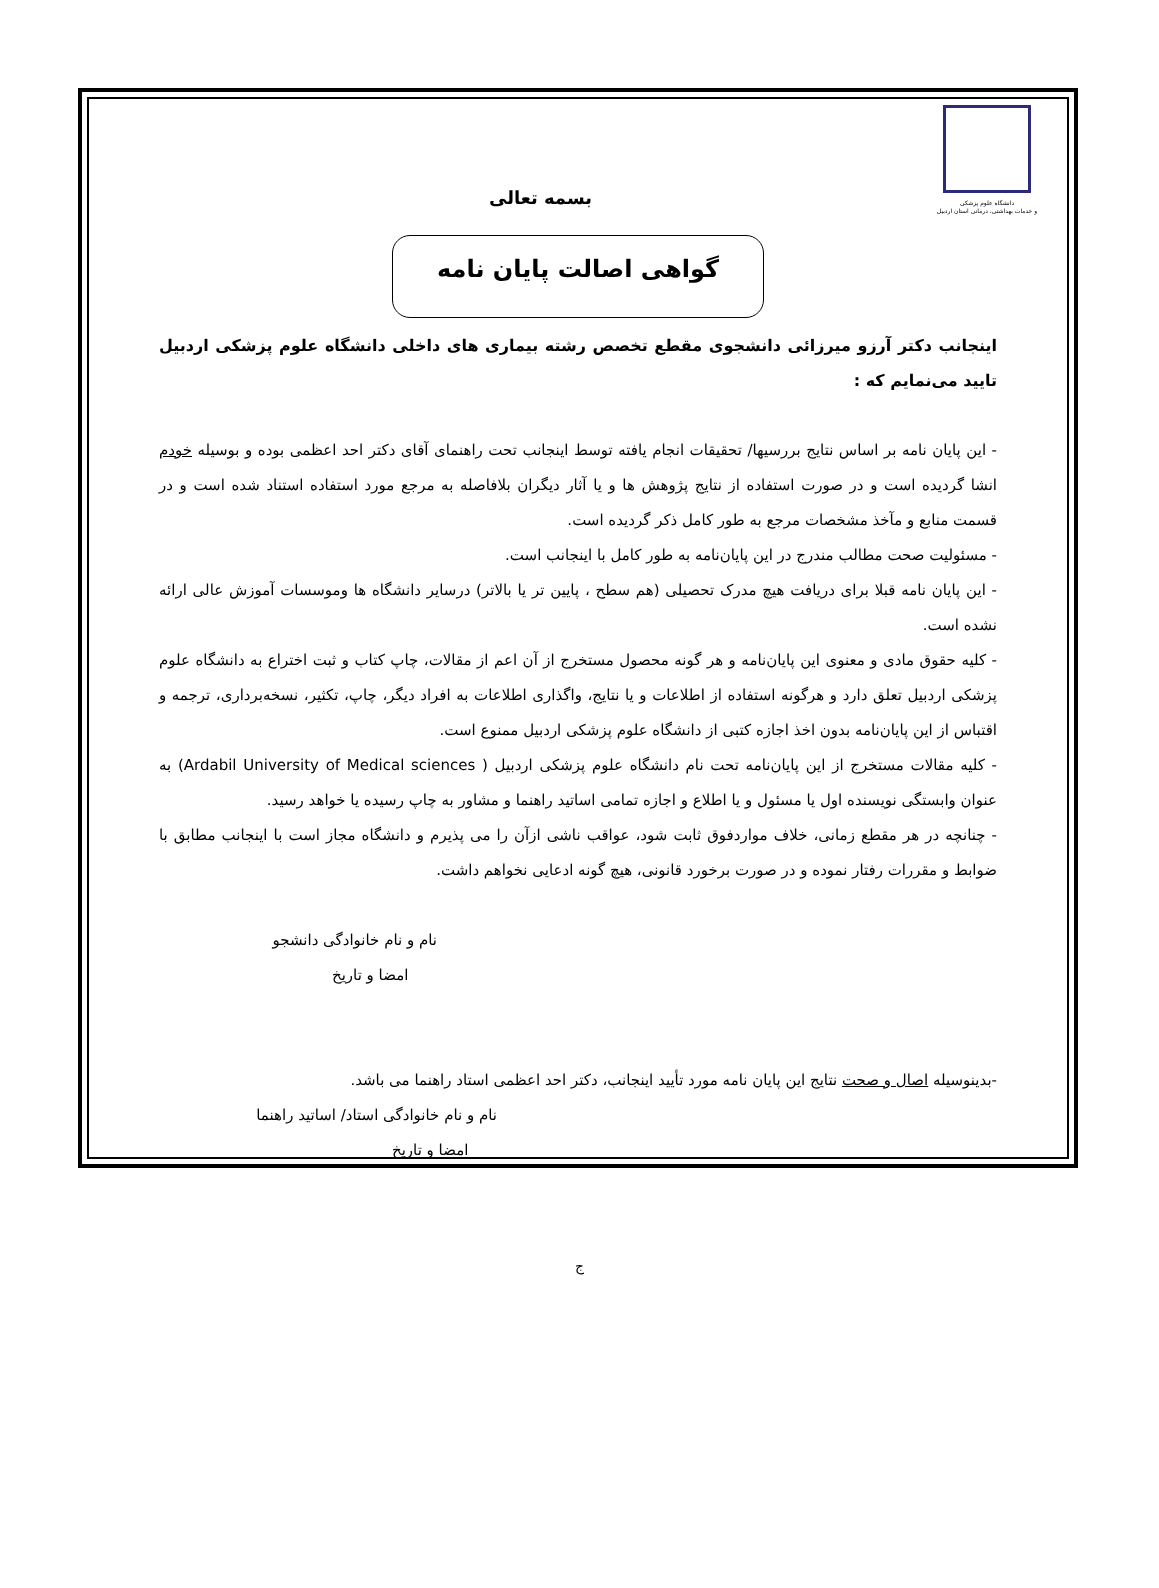دانشگاه علوم پزشکی
و خدمات بهداشتی، درمانی استان اردبیل
بسمه تعالی
گواهی اصالت پایان نامه
اینجانب دکتر آرزو میرزائی دانشجوی مقطع تخصص رشته بیماری های داخلی دانشگاه علوم پزشکی اردبیل تایید می‌نمایم که :
- این پایان نامه بر اساس نتایج بررسیها/ تحقیقات انجام یافته توسط اینجانب تحت راهنمای آقای دکتر احد اعظمی بوده و بوسیله خودم انشا گردیده است و در صورت استفاده از نتایج پژوهش ها و یا آثار دیگران بلافاصله به مرجع مورد استفاده استناد شده است و در قسمت منابع و مآخذ مشخصات مرجع به طور کامل ذکر گردیده است.
- مسئولیت صحت مطالب مندرج در این پایان‌نامه به طور کامل با اینجانب است.
- این پایان نامه قبلا برای دریافت هیچ مدرک تحصیلی (هم سطح ، پایین تر یا بالاتر) درسایر دانشگاه ها وموسسات آموزش عالی ارائه نشده است.
- کلیه حقوق مادی و معنوی این پایان‌نامه و هر گونه محصول مستخرج از آن اعم از مقالات، چاپ کتاب و ثبت اختراع به دانشگاه علوم پزشکی اردبیل تعلق دارد و هرگونه استفاده از اطلاعات و یا نتایج، واگذاری اطلاعات به افراد دیگر، چاپ، تکثیر، نسخه‌برداری، ترجمه و اقتباس از این پایان‌نامه بدون اخذ اجازه کتبی از دانشگاه علوم پزشکی اردبیل ممنوع است.
- کلیه مقالات مستخرج از این پایان‌نامه تحت نام دانشگاه علوم پزشکی اردبیل ( Ardabil University of Medical sciences) به عنوان وابستگی نویسنده اول یا مسئول و یا اطلاع و اجازه تمامی اساتید راهنما و مشاور به چاپ رسیده یا خواهد رسید.
- چنانچه در هر مقطع زمانی، خلاف مواردفوق ثابت شود، عواقب ناشی ازآن را می پذیرم و دانشگاه مجاز است با اینجانب مطابق با ضوابط و مقررات رفتار نموده و در صورت برخورد قانونی، هیچ گونه ادعایی نخواهم داشت.
نام و نام خانوادگی دانشجو
امضا و تاریخ
-بدینوسیله اصال و صحت نتایج این پایان نامه مورد تأیید اینجانب، دکتر احد اعظمی استاد راهنما می باشد.
نام و نام خانوادگی استاد/ اساتید راهنما
امضا و تاریخ
ج